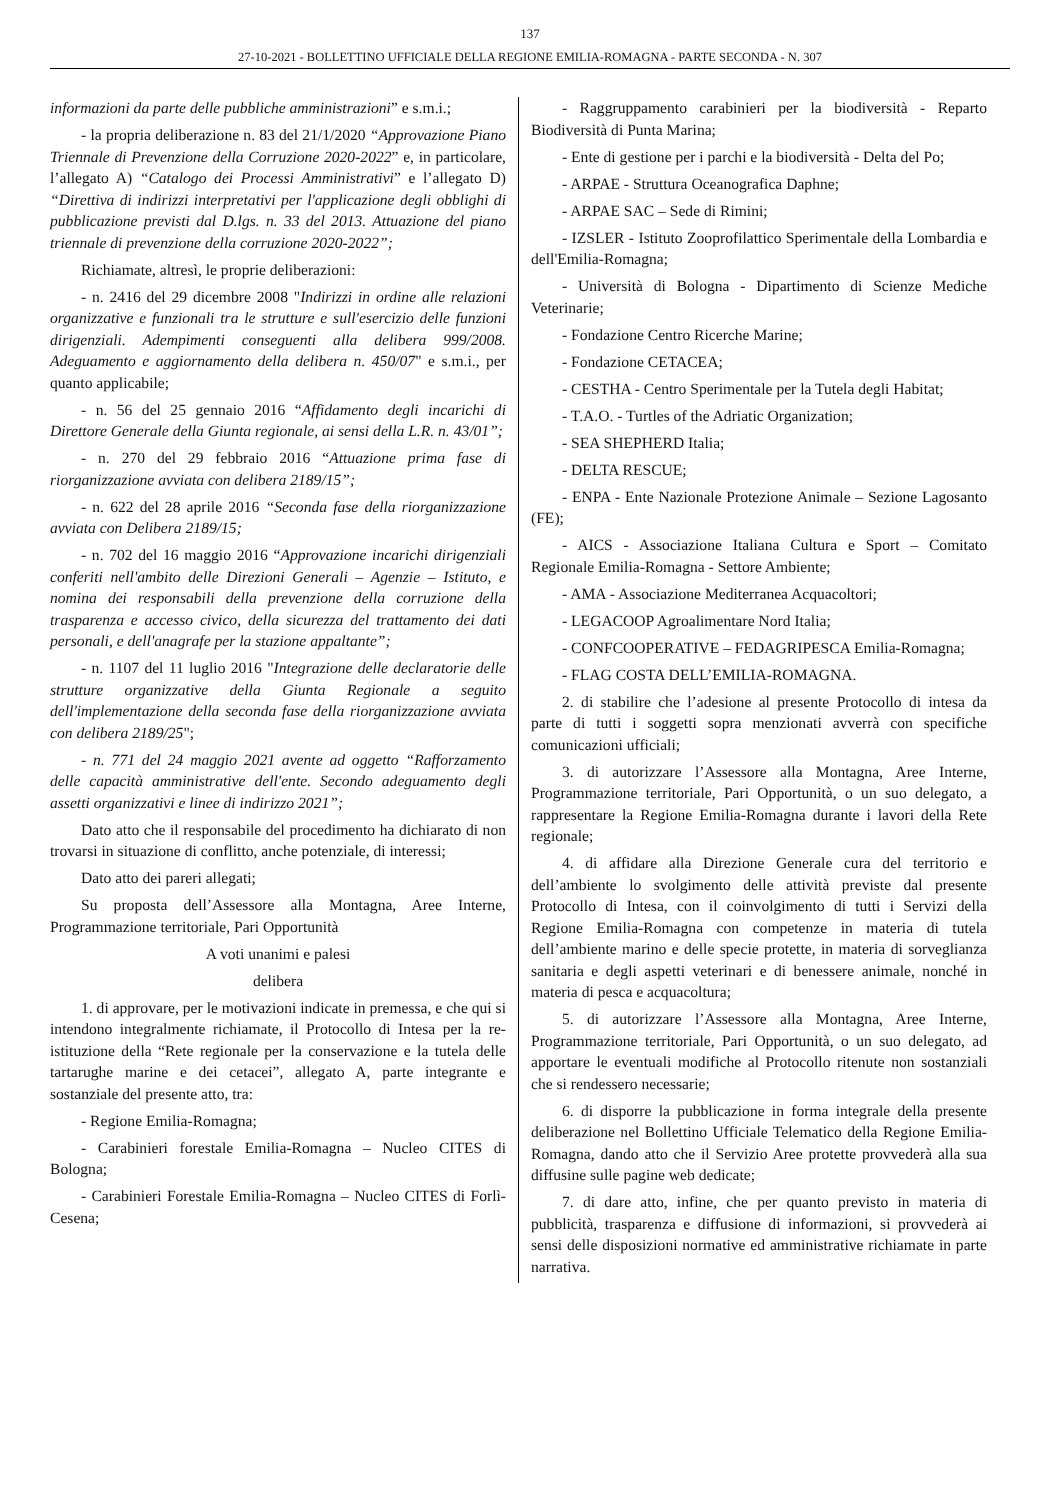137
27-10-2021 - BOLLETTINO UFFICIALE DELLA REGIONE EMILIA-ROMAGNA - PARTE SECONDA - N. 307
informazioni da parte delle pubbliche amministrazioni” e s.m.i.;
- la propria deliberazione n. 83 del 21/1/2020 “Approvazione Piano Triennale di Prevenzione della Corruzione 2020-2022” e, in particolare, l’allegato A) “Catalogo dei Processi Amministrativi” e l’allegato D) “Direttiva di indirizzi interpretativi per l'applicazione degli obblighi di pubblicazione previsti dal D.lgs. n. 33 del 2013. Attuazione del piano triennale di prevenzione della corruzione 2020-2022”;
Richiamate, altresì, le proprie deliberazioni:
- n. 2416 del 29 dicembre 2008 "Indirizzi in ordine alle relazioni organizzative e funzionali tra le strutture e sull'esercizio delle funzioni dirigenziali. Adempimenti conseguenti alla delibera 999/2008. Adeguamento e aggiornamento della delibera n. 450/07" e s.m.i., per quanto applicabile;
- n. 56 del 25 gennaio 2016 “Affidamento degli incarichi di Direttore Generale della Giunta regionale, ai sensi della L.R. n. 43/01”;
- n. 270 del 29 febbraio 2016 “Attuazione prima fase di riorganizzazione avviata con delibera 2189/15”;
- n. 622 del 28 aprile 2016 “Seconda fase della riorganizzazione avviata con Delibera 2189/15;
- n. 702 del 16 maggio 2016 “Approvazione incarichi dirigenziali conferiti nell'ambito delle Direzioni Generali – Agenzie – Istituto, e nomina dei responsabili della prevenzione della corruzione della trasparenza e accesso civico, della sicurezza del trattamento dei dati personali, e dell'anagrafe per la stazione appaltante”;
- n. 1107 del 11 luglio 2016 "Integrazione delle declaratorie delle strutture organizzative della Giunta Regionale a seguito dell'implementazione della seconda fase della riorganizzazione avviata con delibera 2189/25";
- n. 771 del 24 maggio 2021 avente ad oggetto “Rafforzamento delle capacità amministrative dell'ente. Secondo adeguamento degli assetti organizzativi e linee di indirizzo 2021”;
Dato atto che il responsabile del procedimento ha dichiarato di non trovarsi in situazione di conflitto, anche potenziale, di interessi;
Dato atto dei pareri allegati;
Su proposta dell’Assessore alla Montagna, Aree Interne, Programmazione territoriale, Pari Opportunità
A voti unanimi e palesi
delibera
1. di approvare, per le motivazioni indicate in premessa, e che qui si intendono integralmente richiamate, il Protocollo di Intesa per la re-istituzione della “Rete regionale per la conservazione e la tutela delle tartarughe marine e dei cetacei”, allegato A, parte integrante e sostanziale del presente atto, tra:
- Regione Emilia-Romagna;
- Carabinieri forestale Emilia-Romagna – Nucleo CITES di Bologna;
- Carabinieri Forestale Emilia-Romagna – Nucleo CITES di Forlì-Cesena;
- Raggruppamento carabinieri per la biodiversità - Reparto Biodiversità di Punta Marina;
- Ente di gestione per i parchi e la biodiversità - Delta del Po;
- ARPAE - Struttura Oceanografica Daphne;
- ARPAE SAC – Sede di Rimini;
- IZSLER - Istituto Zooprofilattico Sperimentale della Lombardia e dell'Emilia-Romagna;
- Università di Bologna - Dipartimento di Scienze Mediche Veterinarie;
- Fondazione Centro Ricerche Marine;
- Fondazione CETACEA;
- CESTHA - Centro Sperimentale per la Tutela degli Habitat;
- T.A.O. - Turtles of the Adriatic Organization;
- SEA SHEPHERD Italia;
- DELTA RESCUE;
- ENPA - Ente Nazionale Protezione Animale – Sezione Lagosanto (FE);
- AICS - Associazione Italiana Cultura e Sport – Comitato Regionale Emilia-Romagna - Settore Ambiente;
- AMA - Associazione Mediterranea Acquacoltori;
- LEGACOOP Agroalimentare Nord Italia;
- CONFCOOPERATIVE – FEDAGRIPESCA Emilia-Romagna;
- FLAG COSTA DELL’EMILIA-ROMAGNA.
2. di stabilire che l’adesione al presente Protocollo di intesa da parte di tutti i soggetti sopra menzionati avverrà con specifiche comunicazioni ufficiali;
3. di autorizzare l’Assessore alla Montagna, Aree Interne, Programmazione territoriale, Pari Opportunità, o un suo delegato, a rappresentare la Regione Emilia-Romagna durante i lavori della Rete regionale;
4. di affidare alla Direzione Generale cura del territorio e dell’ambiente lo svolgimento delle attività previste dal presente Protocollo di Intesa, con il coinvolgimento di tutti i Servizi della Regione Emilia-Romagna con competenze in materia di tutela dell’ambiente marino e delle specie protette, in materia di sorveglianza sanitaria e degli aspetti veterinari e di benessere animale, nonché in materia di pesca e acquacoltura;
5. di autorizzare l’Assessore alla Montagna, Aree Interne, Programmazione territoriale, Pari Opportunità, o un suo delegato, ad apportare le eventuali modifiche al Protocollo ritenute non sostanziali che si rendessero necessarie;
6. di disporre la pubblicazione in forma integrale della presente deliberazione nel Bollettino Ufficiale Telematico della Regione Emilia-Romagna, dando atto che il Servizio Aree protette provvederà alla sua diffusine sulle pagine web dedicate;
7. di dare atto, infine, che per quanto previsto in materia di pubblicità, trasparenza e diffusione di informazioni, si provvederà ai sensi delle disposizioni normative ed amministrative richiamate in parte narrativa.